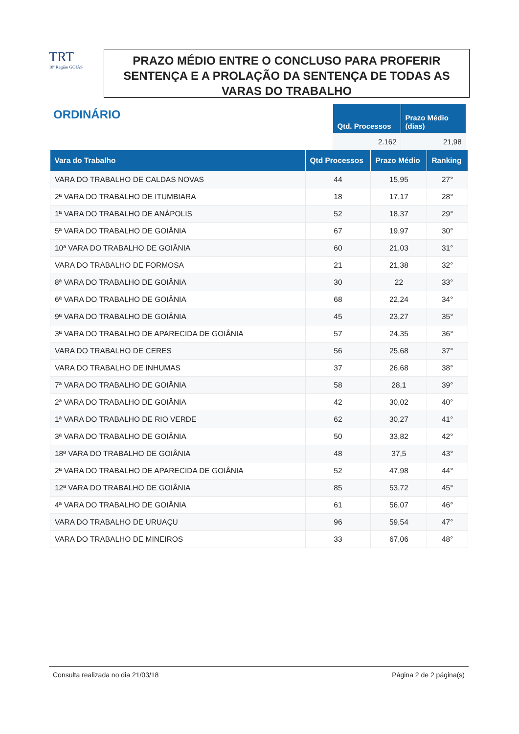TRT
18ª Região GOIÁS
PRAZO MÉDIO ENTRE O CONCLUSO PARA PROFERIR SENTENÇA E A PROLAÇÃO DA SENTENÇA DE TODAS AS VARAS DO TRABALHO
ORDINÁRIO
| Qtd. Processos | Prazo Médio (dias) |
| --- | --- |
| 2.162 | 21,98 |
| Vara do Trabalho | Qtd Processos | Prazo Médio | Ranking |
| --- | --- | --- | --- |
| VARA DO TRABALHO DE CALDAS NOVAS | 44 | 15,95 | 27° |
| 2ª VARA DO TRABALHO DE ITUMBIARA | 18 | 17,17 | 28° |
| 1ª VARA DO TRABALHO DE ANÁPOLIS | 52 | 18,37 | 29° |
| 5ª VARA DO TRABALHO DE GOIÂNIA | 67 | 19,97 | 30° |
| 10ª VARA DO TRABALHO DE GOIÂNIA | 60 | 21,03 | 31° |
| VARA DO TRABALHO DE FORMOSA | 21 | 21,38 | 32° |
| 8ª VARA DO TRABALHO DE GOIÂNIA | 30 | 22 | 33° |
| 6ª VARA DO TRABALHO DE GOIÂNIA | 68 | 22,24 | 34° |
| 9ª VARA DO TRABALHO DE GOIÂNIA | 45 | 23,27 | 35° |
| 3ª VARA DO TRABALHO DE APARECIDA DE GOIÂNIA | 57 | 24,35 | 36° |
| VARA DO TRABALHO DE CERES | 56 | 25,68 | 37° |
| VARA DO TRABALHO DE INHUMAS | 37 | 26,68 | 38° |
| 7ª VARA DO TRABALHO DE GOIÂNIA | 58 | 28,1 | 39° |
| 2ª VARA DO TRABALHO DE GOIÂNIA | 42 | 30,02 | 40° |
| 1ª VARA DO TRABALHO DE RIO VERDE | 62 | 30,27 | 41° |
| 3ª VARA DO TRABALHO DE GOIÂNIA | 50 | 33,82 | 42° |
| 18ª VARA DO TRABALHO DE GOIÂNIA | 48 | 37,5 | 43° |
| 2ª VARA DO TRABALHO DE APARECIDA DE GOIÂNIA | 52 | 47,98 | 44° |
| 12ª VARA DO TRABALHO DE GOIÂNIA | 85 | 53,72 | 45° |
| 4ª VARA DO TRABALHO DE GOIÂNIA | 61 | 56,07 | 46° |
| VARA DO TRABALHO DE URUAÇU | 96 | 59,54 | 47° |
| VARA DO TRABALHO DE MINEIROS | 33 | 67,06 | 48° |
Consulta realizada no dia 21/03/18 Página 2 de 2 página(s)